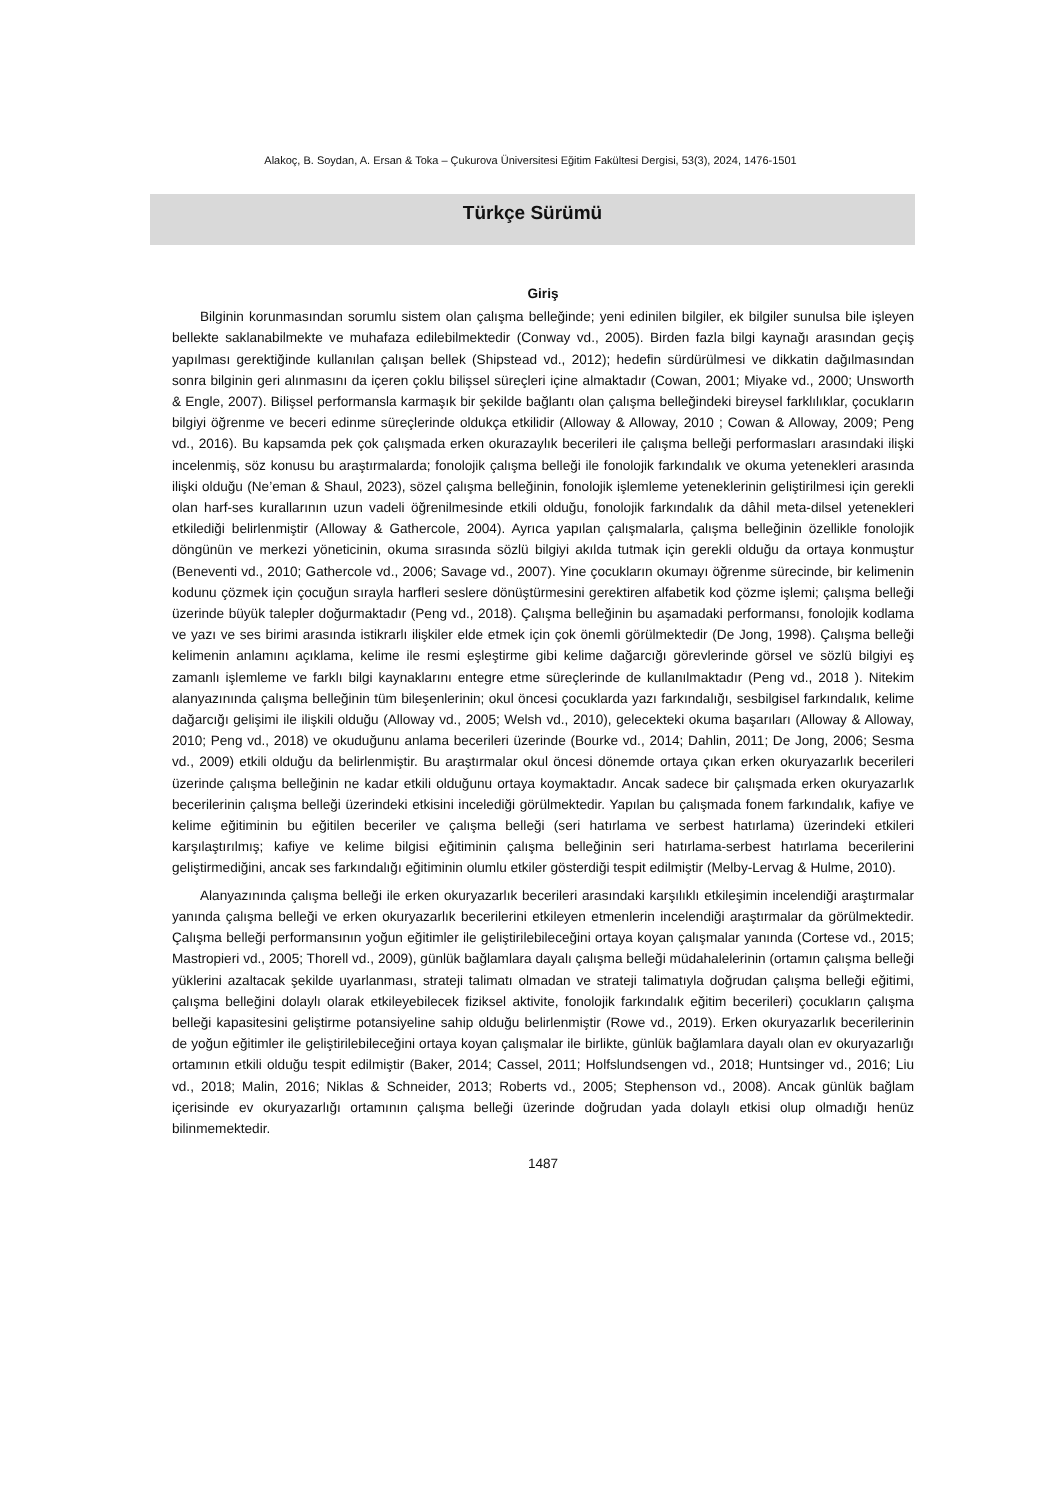Alakoç, B. Soydan, A. Ersan & Toka – Çukurova Üniversitesi Eğitim Fakültesi Dergisi, 53(3), 2024, 1476-1501
Türkçe Sürümü
Giriş
Bilginin korunmasından sorumlu sistem olan çalışma belleğinde; yeni edinilen bilgiler, ek bilgiler sunulsa bile işleyen bellekte saklanabilmekte ve muhafaza edilebilmektedir (Conway vd., 2005). Birden fazla bilgi kaynağı arasından geçiş yapılması gerektiğinde kullanılan çalışan bellek (Shipstead vd., 2012); hedefin sürdürülmesi ve dikkatin dağılmasından sonra bilginin geri alınmasını da içeren çoklu bilişsel süreçleri içine almaktadır (Cowan, 2001; Miyake vd., 2000; Unsworth & Engle, 2007). Bilişsel performansla karmaşık bir şekilde bağlantı olan çalışma belleğindeki bireysel farklılıklar, çocukların bilgiyi öğrenme ve beceri edinme süreçlerinde oldukça etkilidir (Alloway & Alloway, 2010 ; Cowan & Alloway, 2009; Peng vd., 2016). Bu kapsamda pek çok çalışmada erken okurazaylık becerileri ile çalışma belleği performasları arasındaki ilişki incelenmiş, söz konusu bu araştırmalarda; fonolojik çalışma belleği ile fonolojik farkındalık ve okuma yetenekleri arasında ilişki olduğu (Ne’eman & Shaul, 2023), sözel çalışma belleğinin, fonolojik işlemleme yeteneklerinin geliştirilmesi için gerekli olan harf-ses kurallarının uzun vadeli öğrenilmesinde etkili olduğu, fonolojik farkındalık da dâhil meta-dilsel yetenekleri etkilediği belirlenmiştir (Alloway & Gathercole, 2004). Ayrıca yapılan çalışmalarla, çalışma belleğinin özellikle fonolojik döngünün ve merkezi yöneticinin, okuma sırasında sözlü bilgiyi akılda tutmak için gerekli olduğu da ortaya konmuştur (Beneventi vd., 2010; Gathercole vd., 2006; Savage vd., 2007). Yine çocukların okumayı öğrenme sürecinde, bir kelimenin kodunu çözmek için çocuğun sırayla harfleri seslere dönüştürmesini gerektiren alfabetik kod çözme işlemi; çalışma belleği üzerinde büyük talepler doğurmaktadır (Peng vd., 2018). Çalışma belleğinin bu aşamadaki performansı, fonolojik kodlama ve yazı ve ses birimi arasında istikrarlı ilişkiler elde etmek için çok önemli görülmektedir (De Jong, 1998). Çalışma belleği kelimenin anlamını açıklama, kelime ile resmi eşleştirme gibi kelime dağarcığı görevlerinde görsel ve sözlü bilgiyi eş zamanlı işlemleme ve farklı bilgi kaynaklarını entegre etme süreçlerinde de kullanılmaktadır (Peng vd., 2018 ). Nitekim alanyazınında çalışma belleğinin tüm bileşenlerinin; okul öncesi çocuklarda yazı farkındalığı, sesbilgisel farkındalık, kelime dağarcığı gelişimi ile ilişkili olduğu (Alloway vd., 2005; Welsh vd., 2010), gelecekteki okuma başarıları (Alloway & Alloway, 2010; Peng vd., 2018) ve okuduğunu anlama becerileri üzerinde (Bourke vd., 2014; Dahlin, 2011; De Jong, 2006; Sesma vd., 2009) etkili olduğu da belirlenmiştir. Bu araştırmalar okul öncesi dönemde ortaya çıkan erken okuryazarlık becerileri üzerinde çalışma belleğinin ne kadar etkili olduğunu ortaya koymaktadır. Ancak sadece bir çalışmada erken okuryazarlık becerilerinin çalışma belleği üzerindeki etkisini incelediği görülmektedir. Yapılan bu çalışmada fonem farkındalık, kafiye ve kelime eğitiminin bu eğitilen beceriler ve çalışma belleği (seri hatırlama ve serbest hatırlama) üzerindeki etkileri karşılaştırılmış; kafiye ve kelime bilgisi eğitiminin çalışma belleğinin seri hatırlama-serbest hatırlama becerilerini geliştirmediğini, ancak ses farkındalığı eğitiminin olumlu etkiler gösterdiği tespit edilmiştir (Melby-Lervag & Hulme, 2010).
Alanyazınında çalışma belleği ile erken okuryazarlık becerileri arasındaki karşılıklı etkileşimin incelendiği araştırmalar yanında çalışma belleği ve erken okuryazarlık becerilerini etkileyen etmenlerin incelendiği araştırmalar da görülmektedir. Çalışma belleği performansının yoğun eğitimler ile geliştirilebileceğini ortaya koyan çalışmalar yanında (Cortese vd., 2015; Mastropieri vd., 2005; Thorell vd., 2009), günlük bağlamlara dayalı çalışma belleği müdahalelerinin (ortamın çalışma belleği yüklerini azaltacak şekilde uyarlanması, strateji talimatı olmadan ve strateji talimatıyla doğrudan çalışma belleği eğitimi, çalışma belleğini dolaylı olarak etkileyebilecek fiziksel aktivite, fonolojik farkındalık eğitim becerileri) çocukların çalışma belleği kapasitesini geliştirme potansiyeline sahip olduğu belirlenmiştir (Rowe vd., 2019). Erken okuryazarlık becerilerinin de yoğun eğitimler ile geliştirilebileceğini ortaya koyan çalışmalar ile birlikte, günlük bağlamlara dayalı olan ev okuryazarlığı ortamının etkili olduğu tespit edilmiştir (Baker, 2014; Cassel, 2011; Holfslundsengen vd., 2018; Huntsinger vd., 2016; Liu vd., 2018; Malin, 2016; Niklas & Schneider, 2013; Roberts vd., 2005; Stephenson vd., 2008). Ancak günlük bağlam içerisinde ev okuryazarlığı ortamının çalışma belleği üzerinde doğrudan yada dolaylı etkisi olup olmadığı henüz bilinmemektedir.
1487